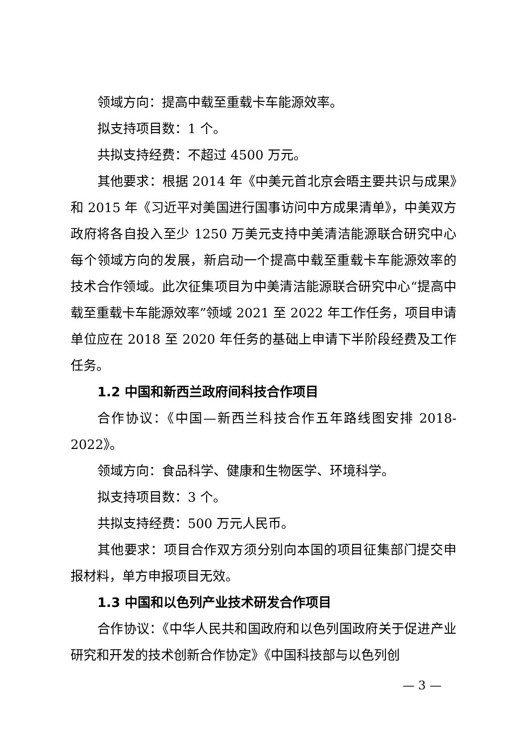领域方向：提高中载至重载卡车能源效率。
拟支持项目数：1 个。
共拟支持经费：不超过 4500 万元。
其他要求：根据 2014 年《中美元首北京会晤主要共识与成果》和 2015 年《习近平对美国进行国事访问中方成果清单》，中美双方政府将各自投入至少 1250 万美元支持中美清洁能源联合研究中心每个领域方向的发展，新启动一个提高中载至重载卡车能源效率的技术合作领域。此次征集项目为中美清洁能源联合研究中心“提高中载至重载卡车能源效率”领域 2021 至 2022 年工作任务，项目申请单位应在 2018 至 2020 年任务的基础上申请下半阶段经费及工作任务。
1.2 中国和新西兰政府间科技合作项目
合作协议：《中国—新西兰科技合作五年路线图安排 2018-2022》。
领域方向：食品科学、健康和生物医学、环境科学。
拟支持项目数：3 个。
共拟支持经费：500 万元人民币。
其他要求：项目合作双方须分别向本国的项目征集部门提交申报材料，单方申报项目无效。
1.3 中国和以色列产业技术研发合作项目
合作协议：《中华人民共和国政府和以色列国政府关于促进产业研究和开发的技术创新合作协定》《中国科技部与以色列创
— 3 —